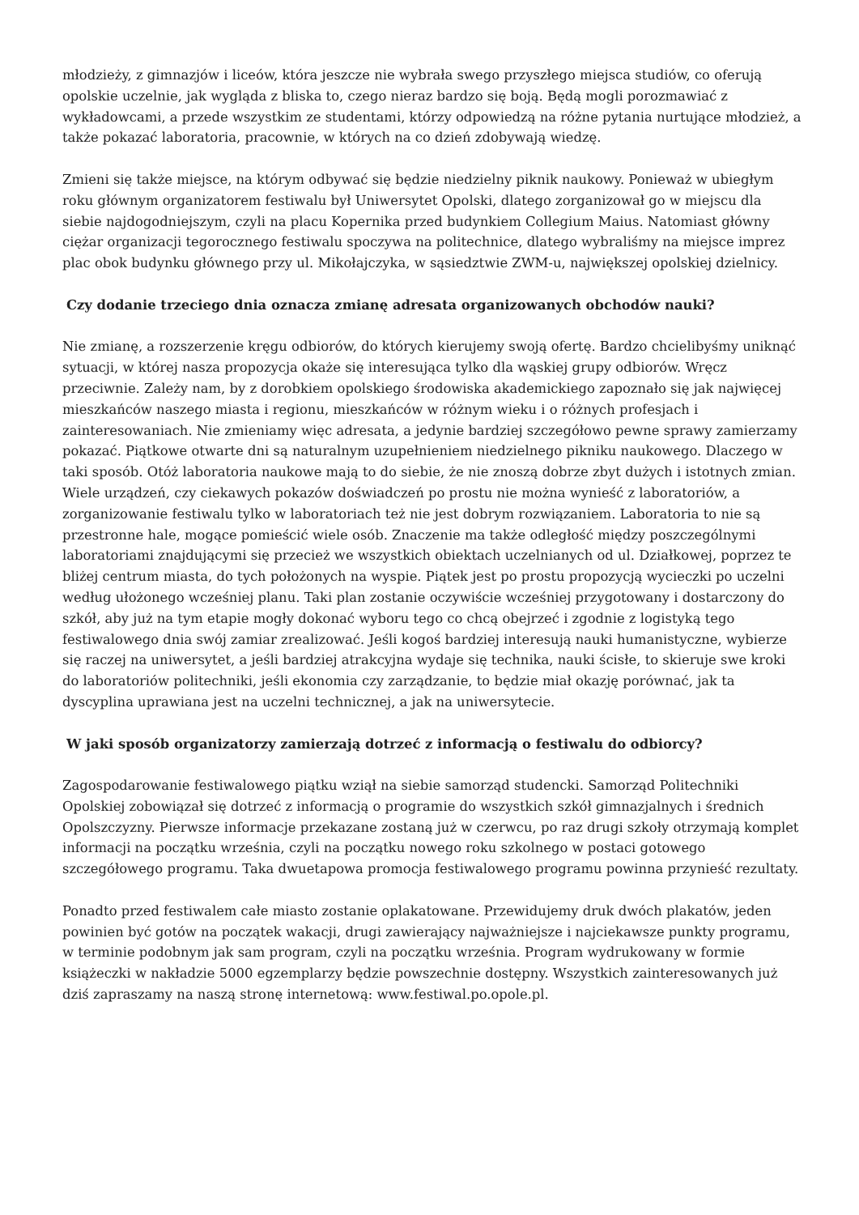młodzieży, z gimnazjów i liceów, która jeszcze nie wybrała swego przyszłego miejsca studiów, co oferują opolskie uczelnie, jak wygląda z bliska to, czego nieraz bardzo się boją. Będą mogli porozmawiać z wykładowcami, a przede wszystkim ze studentami, którzy odpowiedzą na różne pytania nurtujące młodzież, a także pokazać laboratoria, pracownie, w których na co dzień zdobywają wiedzę.
Zmieni się także miejsce, na którym odbywać się będzie niedzielny piknik naukowy. Ponieważ w ubiegłym roku głównym organizatorem festiwalu był Uniwersytet Opolski, dlatego zorganizował go w miejscu dla siebie najdogodniejszym, czyli na placu Kopernika przed budynkiem Collegium Maius. Natomiast główny ciężar organizacji tegorocznego festiwalu spoczywa na politechnice, dlatego wybraliśmy na miejsce imprez plac obok budynku głównego przy ul. Mikołajczyka, w sąsiedztwie ZWM-u, największej opolskiej dzielnicy.
Czy dodanie trzeciego dnia oznacza zmianę adresata organizowanych obchodów nauki?
Nie zmianę, a rozszerzenie kręgu odbiorów, do których kierujemy swoją ofertę. Bardzo chcielibyśmy uniknąć sytuacji, w której nasza propozycja okaże się interesująca tylko dla wąskiej grupy odbiorów. Wręcz przeciwnie. Zależy nam, by z dorobkiem opolskiego środowiska akademickiego zapoznało się jak najwięcej mieszkańców naszego miasta i regionu, mieszkańców w różnym wieku i o różnych profesjach i zainteresowaniach. Nie zmieniamy więc adresata, a jedynie bardziej szczegółowo pewne sprawy zamierzamy pokazać. Piątkowe otwarte dni są naturalnym uzupełnieniem niedzielnego pikniku naukowego. Dlaczego w taki sposób. Otóż laboratoria naukowe mają to do siebie, że nie znoszą dobrze zbyt dużych i istotnych zmian. Wiele urządzeń, czy ciekawych pokazów doświadczeń po prostu nie można wynieść z laboratoriów, a zorganizowanie festiwalu tylko w laboratoriach też nie jest dobrym rozwiązaniem. Laboratoria to nie są przestronne hale, mogące pomieścić wiele osób. Znaczenie ma także odległość między poszczególnymi laboratoriami znajdującymi się przecież we wszystkich obiektach uczelnianych od ul. Działkowej, poprzez te bliżej centrum miasta, do tych położonych na wyspie. Piątek jest po prostu propozycją wycieczki po uczelni według ułożonego wcześniej planu. Taki plan zostanie oczywiście wcześniej przygotowany i dostarczony do szkół, aby już na tym etapie mogły dokonać wyboru tego co chcą obejrzeć i zgodnie z logistyką tego festiwalowego dnia swój zamiar zrealizować. Jeśli kogoś bardziej interesują nauki humanistyczne, wybierze się raczej na uniwersytet, a jeśli bardziej atrakcyjna wydaje się technika, nauki ścisłe, to skieruje swe kroki do laboratoriów politechniki, jeśli ekonomia czy zarządzanie, to będzie miał okazję porównać, jak ta dyscyplina uprawiana jest na uczelni technicznej, a jak na uniwersytecie.
W jaki sposób organizatorzy zamierzają dotrzeć z informacją o festiwalu do odbiorcy?
Zagospodarowanie festiwalowego piątku wziął na siebie samorząd studencki. Samorząd Politechniki Opolskiej zobowiązał się dotrzeć z informacją o programie do wszystkich szkół gimnazjalnych i średnich Opolszczyzny. Pierwsze informacje przekazane zostaną już w czerwcu, po raz drugi szkoły otrzymają komplet informacji na początku września, czyli na początku nowego roku szkolnego w postaci gotowego szczegółowego programu. Taka dwuetapowa promocja festiwalowego programu powinna przynieść rezultaty.
Ponadto przed festiwalem całe miasto zostanie oplakatowane. Przewidujemy druk dwóch plakatów, jeden powinien być gotów na początek wakacji, drugi zawierający najważniejsze i najciekawsze punkty programu, w terminie podobnym jak sam program, czyli na początku września. Program wydrukowany w formie książeczki w nakładzie 5000 egzemplarzy będzie powszechnie dostępny. Wszystkich zainteresowanych już dziś zapraszamy na naszą stronę internetową: www.festiwal.po.opole.pl.